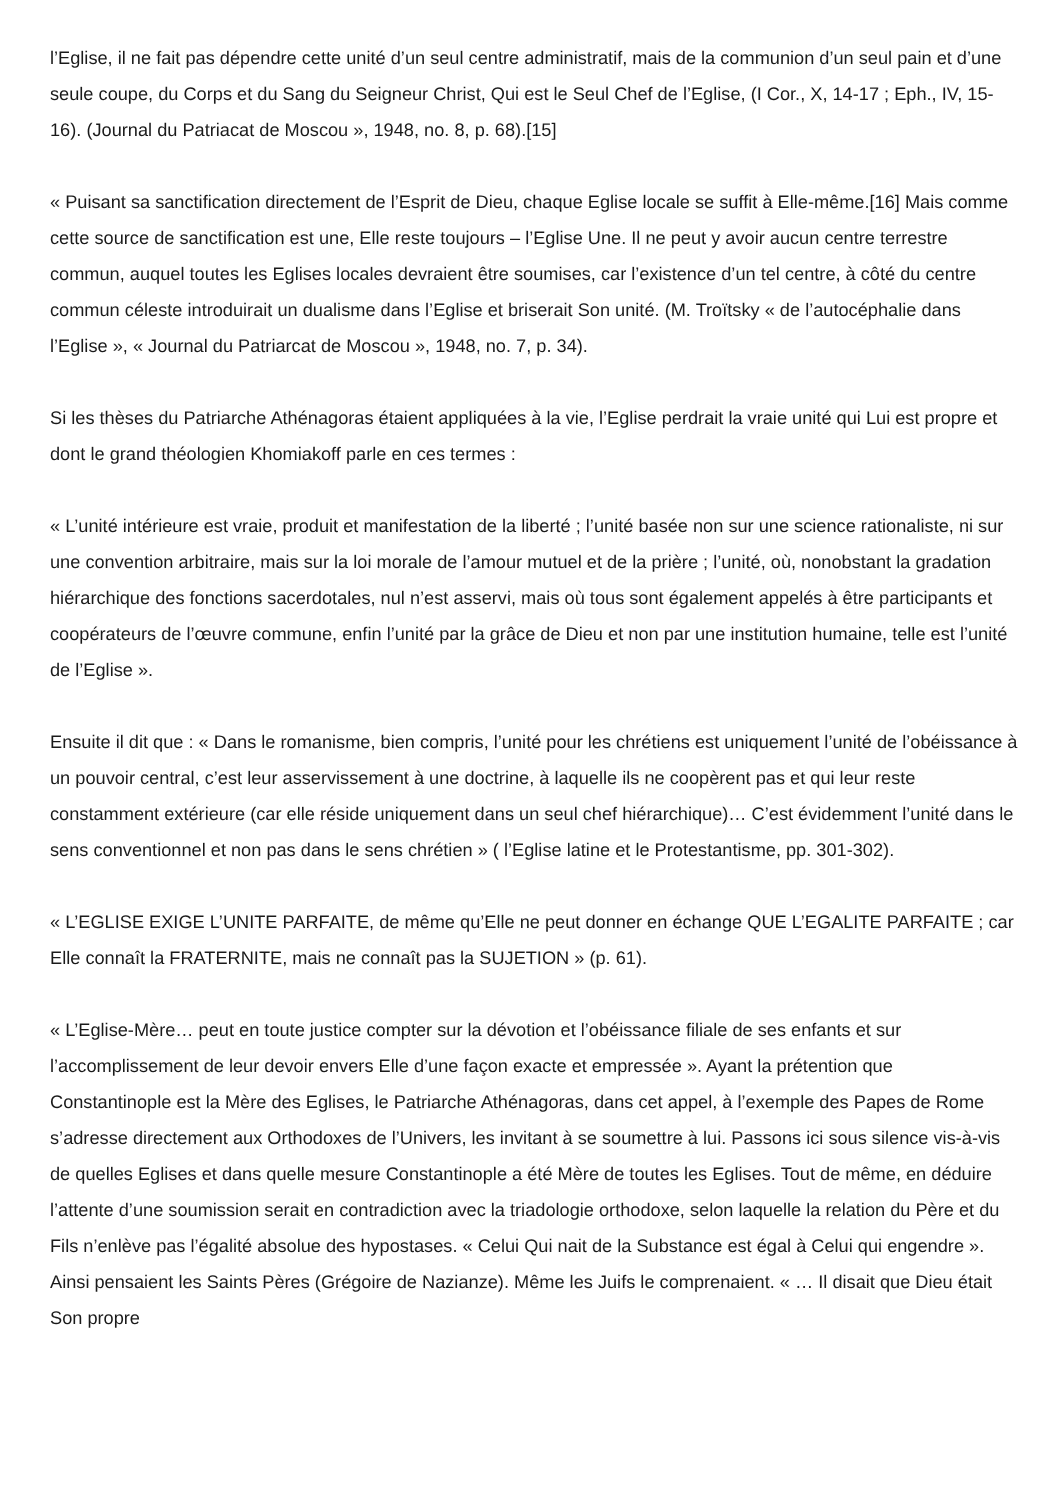l’Eglise, il ne fait pas dépendre cette unité d’un seul centre administratif, mais de la communion d’un seul pain et d’une seule coupe, du Corps et du Sang du Seigneur Christ, Qui est le Seul Chef de l’Eglise, (I Cor., X, 14-17 ; Eph., IV, 15-16). (Journal du Patriacat de Moscou », 1948, no. 8, p. 68).[15]
« Puisant sa sanctification directement de l’Esprit de Dieu, chaque Eglise locale se suffit à Elle-même.[16] Mais comme cette source de sanctification est une, Elle reste toujours – l’Eglise Une. Il ne peut y avoir aucun centre terrestre commun, auquel toutes les Eglises locales devraient être soumises, car l’existence d’un tel centre, à côté du centre commun céleste introduirait un dualisme dans l’Eglise et briserait Son unité. (M. Troïtsky « de l’autocéphalie dans l’Eglise », « Journal du Patriarcat de Moscou », 1948, no. 7, p. 34).
Si les thèses du Patriarche Athénagoras étaient appliquées à la vie, l’Eglise perdrait la vraie unité qui Lui est propre et dont le grand théologien Khomiakoff parle en ces termes :
« L’unité intérieure est vraie, produit et manifestation de la liberté ; l’unité basée non sur une science rationaliste, ni sur une convention arbitraire, mais sur la loi morale de l’amour mutuel et de la prière ; l’unité, où, nonobstant la gradation hiérarchique des fonctions sacerdotales, nul n’est asservi, mais où tous sont également appelés à être participants et coopérateurs de l’œuvre commune, enfin l’unité par la grâce de Dieu et non par une institution humaine, telle est l’unité de l’Eglise ».
Ensuite il dit que : « Dans le romanisme, bien compris, l’unité pour les chrétiens est uniquement l’unité de l’obéissance à un pouvoir central, c’est leur asservissement à une doctrine, à laquelle ils ne coopèrent pas et qui leur reste constamment extérieure (car elle réside uniquement dans un seul chef hiérarchique)… C’est évidemment l’unité dans le sens conventionnel et non pas dans le sens chrétien » ( l’Eglise latine et le Protestantisme, pp. 301-302).
« L’EGLISE EXIGE L’UNITE PARFAITE, de même qu’Elle ne peut donner en échange QUE L’EGALITE PARFAITE ; car Elle connaît la FRATERNITE, mais ne connaît pas la SUJETION » (p. 61).
« L’Eglise-Mère… peut en toute justice compter sur la dévotion et l’obéissance filiale de ses enfants et sur l’accomplissement de leur devoir envers Elle d’une façon exacte et empressée ». Ayant la prétention que Constantinople est la Mère des Eglises, le Patriarche Athénagoras, dans cet appel, à l’exemple des Papes de Rome s’adresse directement aux Orthodoxes de l’Univers, les invitant à se soumettre à lui. Passons ici sous silence vis-à-vis de quelles Eglises et dans quelle mesure Constantinople a été Mère de toutes les Eglises. Tout de même, en déduire l’attente d’une soumission serait en contradiction avec la triadologie orthodoxe, selon laquelle la relation du Père et du Fils n’enlève pas l’égalité absolue des hypostases. « Celui Qui nait de la Substance est égal à Celui qui engendre ». Ainsi pensaient les Saints Pères (Grégoire de Nazianze). Même les Juifs le comprenaient. « … Il disait que Dieu était Son propre